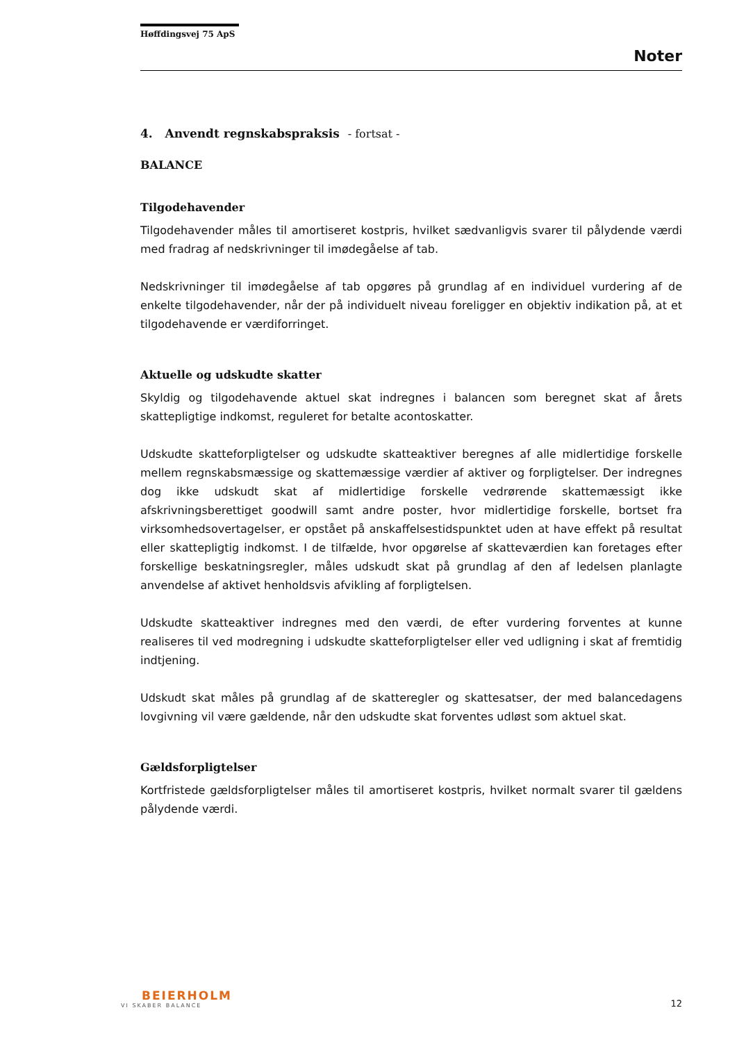Høffdingsvej 75 ApS
Noter
4. Anvendt regnskabspraksis - fortsat -
BALANCE
Tilgodehavender
Tilgodehavender måles til amortiseret kostpris, hvilket sædvanligvis svarer til pålydende værdi med fradrag af nedskrivninger til imødegåelse af tab.
Nedskrivninger til imødegåelse af tab opgøres på grundlag af en individuel vurdering af de enkelte tilgodehavender, når der på individuelt niveau foreligger en objektiv indikation på, at et tilgodehavende er værdiforringet.
Aktuelle og udskudte skatter
Skyldig og tilgodehavende aktuel skat indregnes i balancen som beregnet skat af årets skattepligtige indkomst, reguleret for betalte acontoskatter.
Udskudte skatteforpligtelser og udskudte skatteaktiver beregnes af alle midlertidige forskelle mellem regnskabsmæssige og skattemæssige værdier af aktiver og forpligtelser. Der indregnes dog ikke udskudt skat af midlertidige forskelle vedrørende skattemæssigt ikke afskrivningsberettiget goodwill samt andre poster, hvor midlertidige forskelle, bortset fra virksomhedsovertagelser, er opstået på anskaffelsestidspunktet uden at have effekt på resultat eller skattepligtig indkomst. I de tilfælde, hvor opgørelse af skatteværdien kan foretages efter forskellige beskatningsregler, måles udskudt skat på grundlag af den af ledelsen planlagte anvendelse af aktivet henholdsvis afvikling af forpligtelsen.
Udskudte skatteaktiver indregnes med den værdi, de efter vurdering forventes at kunne realiseres til ved modregning i udskudte skatteforpligtelser eller ved udligning i skat af fremtidig indtjening.
Udskudt skat måles på grundlag af de skatteregler og skattesatser, der med balancedagens lovgivning vil være gældende, når den udskudte skat forventes udløst som aktuel skat.
Gældsforpligtelser
Kortfristede gældsforpligtelser måles til amortiseret kostpris, hvilket normalt svarer til gældens pålydende værdi.
BEIERHOLM
VI SKABER BALANCE
12